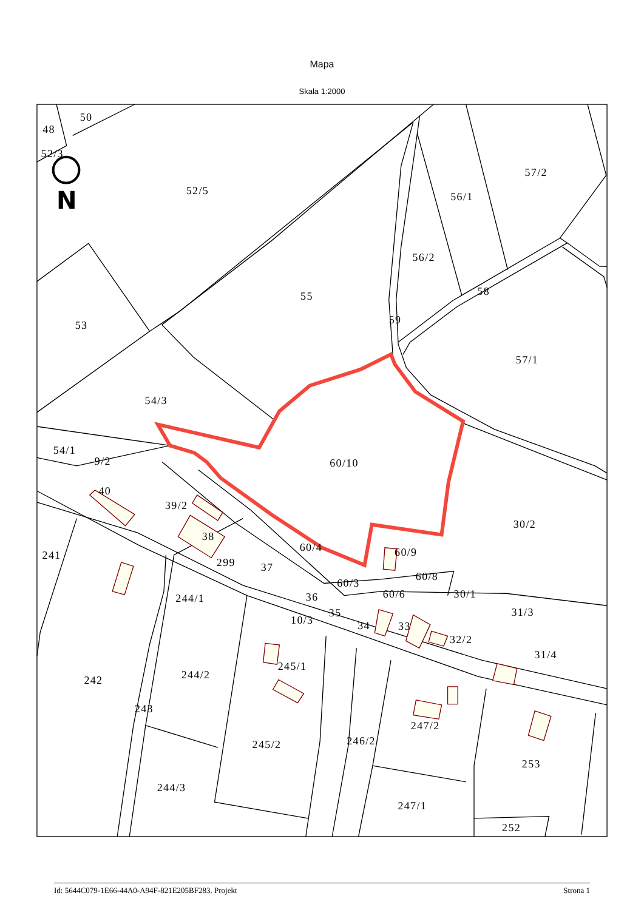Mapa
Skala 1:2000
N
50
48
52/3
52/5
57/2
56/1
56/2
58
55
59
53
57/1
54/3
60/10
54/1
9/2
40
39/2
30/2
38
60/4
60/9
241
299
37
60/8
60/3
60/6
30/1
36
244/1
31/3
35
10/3
34
33
32/2
31/4
245/1
244/2
242
243
247/2
246/2
245/2
253
244/3
247/1
252
Id: 5644C079-1E66-44A0-A94F-821E205BF283. Projekt Strona 1